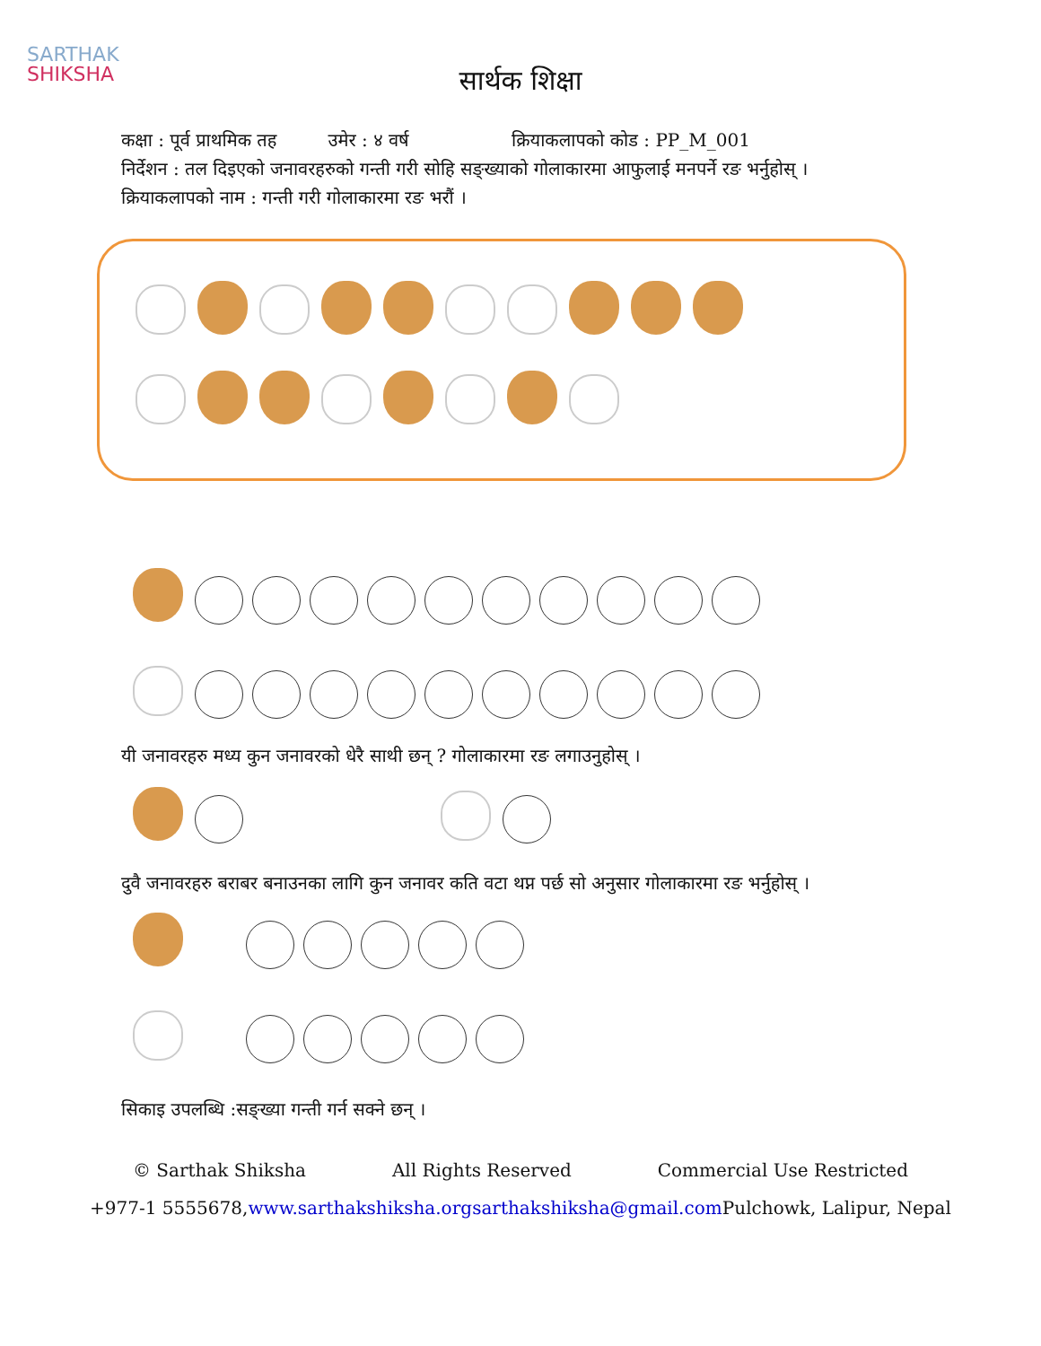SARTHAK
SHIKSHA
सार्थक शिक्षा
कक्षा : पूर्व प्राथमिक तह उमेर : ४ वर्ष क्रियाकलापको कोड : PP_M_001
निर्देशन : तल दिइएको जनावरहरुको गन्ती गरी सोहि सङ्ख्याको गोलाकारमा आफुलाई मनपर्ने रङ भर्नुहोस् ।
क्रियाकलापको नाम : गन्ती गरी गोलाकारमा रङ भरौं ।
यी जनावरहरु मध्य कुन जनावरको धेरै साथी छन् ? गोलाकारमा रङ लगाउनुहोस् ।
दुवै जनावरहरु बराबर बनाउनका लागि कुन जनावर कति वटा थप्न पर्छ सो अनुसार गोलाकारमा रङ भर्नुहोस् ।
सिकाइ उपलब्धि :सङ्ख्या गन्ती गर्न सक्ने छन् ।
© Sarthak Shiksha All Rights Reserved Commercial Use Restricted
+977-1 5555678, www.sarthakshiksha.org sarthakshiksha@gmail.com Pulchowk, Lalipur, Nepal